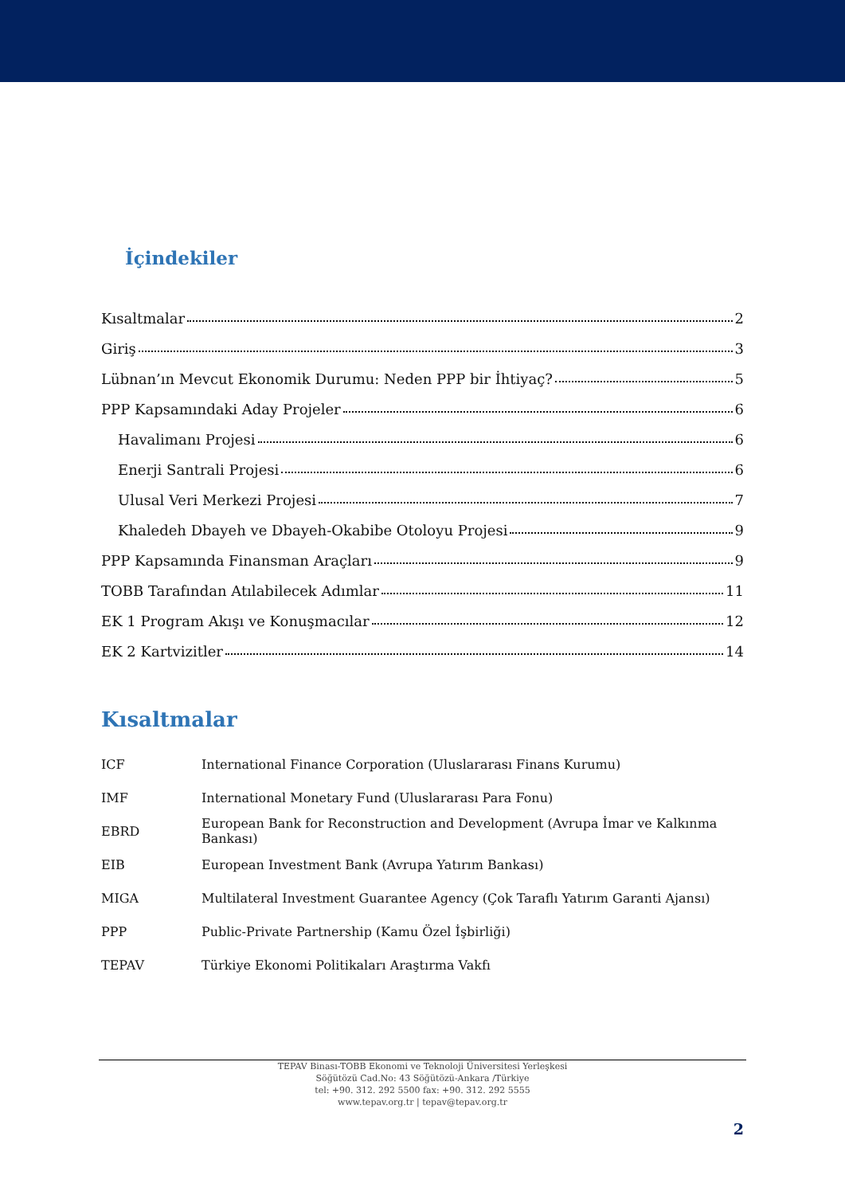İçindekiler
Kısaltmalar 2
Giriş 3
Lübnan’ın Mevcut Ekonomik Durumu: Neden PPP bir İhtiyaç? 5
PPP Kapsamındaki Aday Projeler 6
Havalimanı Projesi 6
Enerji Santrali Projesi 6
Ulusal Veri Merkezi Projesi 7
Khaledeh Dbayeh ve Dbayeh-Okabibe Otoloyu Projesi 9
PPP Kapsamında Finansman Araçları 9
TOBB Tarafından Atılabilecek Adımlar 11
EK 1 Program Akışı ve Konuşmacılar 12
EK 2 Kartvizitler 14
Kısaltmalar
| ICF | International Finance Corporation (Uluslararası Finans Kurumu) |
| IMF | International Monetary Fund (Uluslararası Para Fonu) |
| EBRD | European Bank for Reconstruction and Development (Avrupa İmar ve Kalkınma Bankası) |
| EIB | European Investment Bank (Avrupa Yatırım Bankası) |
| MIGA | Multilateral Investment Guarantee Agency (Çok Taraflı Yatırım Garanti Ajansı) |
| PPP | Public-Private Partnership (Kamu Özel İşbirliği) |
| TEPAV | Türkiye Ekonomi Politikaları Araştırma Vakfı |
TEPAV Binası-TOBB Ekonomi ve Teknoloji Üniversitesi Yerleşkesi
Söğütözü Cad.No: 43 Söğütözü-Ankara /Türkiye
tel: +90. 312. 292 5500 fax: +90. 312. 292 5555
www.tepav.org.tr | tepav@tepav.org.tr
2